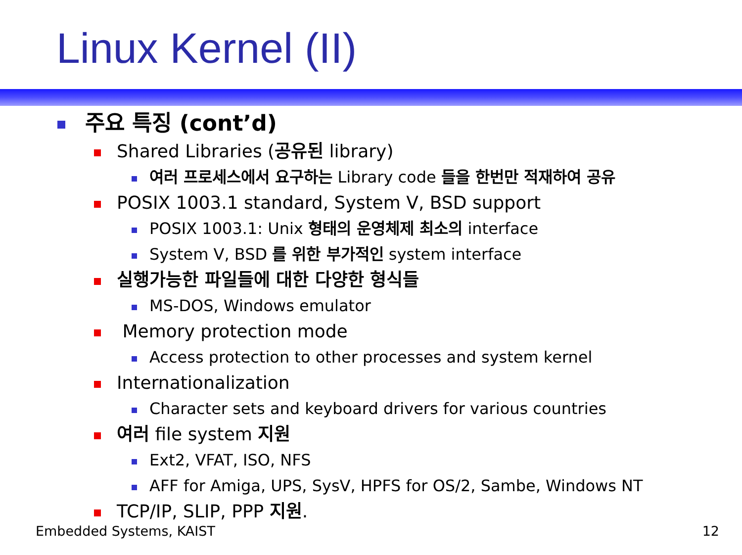Linux Kernel (II)
주요 특징 (cont’d)
Shared Libraries (공유된 library)
여러 프로세스에서 요구하는 Library code 들을 한번만 적재하여 공유
POSIX 1003.1 standard, System V, BSD support
POSIX 1003.1: Unix 형태의 운영체제 최소의 interface
System V, BSD 를 위한 부가적인 system interface
실행가능한 파일들에 대한 다양한 형식들
MS-DOS, Windows emulator
Memory protection mode
Access protection to other processes and system kernel
Internationalization
Character sets and keyboard drivers for various countries
여러 file system 지원
Ext2, VFAT, ISO, NFS
AFF for Amiga, UPS, SysV, HPFS for OS/2, Sambe, Windows NT
TCP/IP, SLIP, PPP 지원.
Embedded Systems, KAIST 12